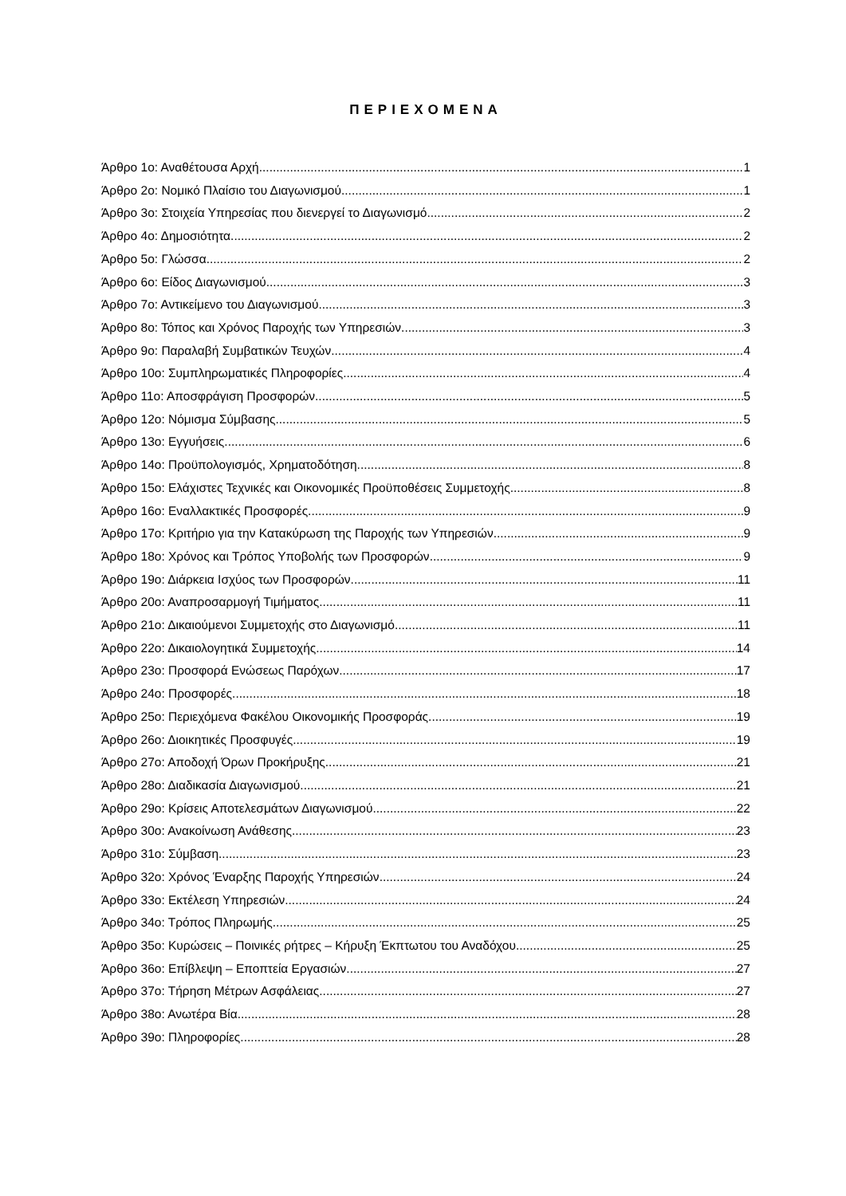ΠΕΡΙΕΧΟΜΕΝΑ
Άρθρο 1ο: Αναθέτουσα Αρχή 1
Άρθρο 2ο: Νομικό Πλαίσιο του Διαγωνισμού 1
Άρθρο 3ο: Στοιχεία Υπηρεσίας που διενεργεί το Διαγωνισμό 2
Άρθρο 4ο: Δημοσιότητα 2
Άρθρο 5ο: Γλώσσα 2
Άρθρο 6ο: Είδος Διαγωνισμού 3
Άρθρο 7ο: Αντικείμενο του Διαγωνισμού 3
Άρθρο 8ο: Τόπος και Χρόνος Παροχής των Υπηρεσιών 3
Άρθρο 9ο: Παραλαβή Συμβατικών Τευχών 4
Άρθρο 10ο: Συμπληρωματικές Πληροφορίες 4
Άρθρο 11ο: Αποσφράγιση Προσφορών 5
Άρθρο 12ο: Νόμισμα Σύμβασης 5
Άρθρο 13ο: Εγγυήσεις 6
Άρθρο 14ο: Προϋπολογισμός, Χρηματοδότηση 8
Άρθρο 15ο: Ελάχιστες Τεχνικές και Οικονομικές Προϋποθέσεις Συμμετοχής 8
Άρθρο 16ο: Εναλλακτικές Προσφορές 9
Άρθρο 17ο: Κριτήριο για την Κατακύρωση της Παροχής των Υπηρεσιών 9
Άρθρο 18ο: Χρόνος και Τρόπος Υποβολής των Προσφορών 9
Άρθρο 19ο: Διάρκεια Ισχύος των Προσφορών 11
Άρθρο 20ο: Αναπροσαρμογή Τιμήματος 11
Άρθρο 21ο: Δικαιούμενοι Συμμετοχής στο Διαγωνισμό 11
Άρθρο 22ο: Δικαιολογητικά Συμμετοχής 14
Άρθρο 23ο: Προσφορά Ενώσεως Παρόχων 17
Άρθρο 24ο: Προσφορές 18
Άρθρο 25ο: Περιεχόμενα Φακέλου Οικονομικής Προσφοράς 19
Άρθρο 26ο: Διοικητικές Προσφυγές 19
Άρθρο 27ο: Αποδοχή Όρων Προκήρυξης 21
Άρθρο 28ο: Διαδικασία Διαγωνισμού 21
Άρθρο 29ο: Κρίσεις Αποτελεσμάτων Διαγωνισμού 22
Άρθρο 30ο: Ανακοίνωση Ανάθεσης 23
Άρθρο 31ο: Σύμβαση 23
Άρθρο 32ο: Χρόνος Έναρξης Παροχής Υπηρεσιών 24
Άρθρο 33ο: Εκτέλεση Υπηρεσιών 24
Άρθρο 34ο: Τρόπος Πληρωμής 25
Άρθρο 35ο: Κυρώσεις – Ποινικές ρήτρες – Κήρυξη Έκπτωτου του Αναδόχου 25
Άρθρο 36ο: Επίβλεψη – Εποπτεία Εργασιών 27
Άρθρο 37ο: Τήρηση Μέτρων Ασφάλειας 27
Άρθρο 38ο: Ανωτέρα Βία 28
Άρθρο 39ο: Πληροφορίες 28